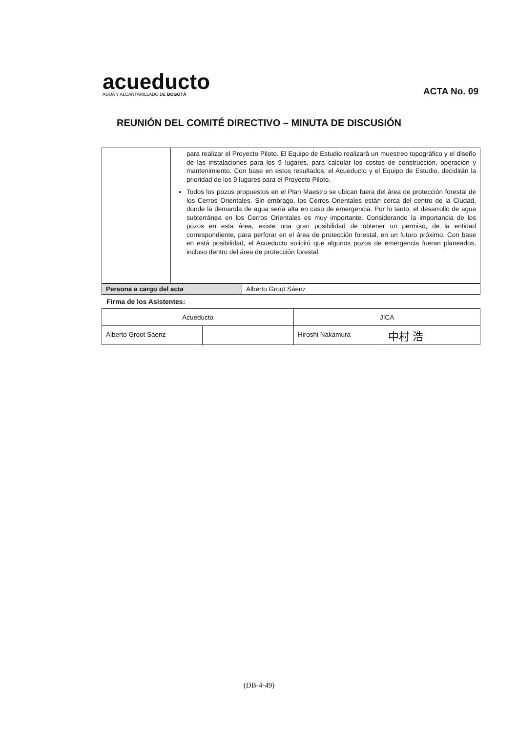acueducto
AGUA Y ALCANTARILLADO DE BOGOTÁ
ACTA No. 09
REUNIÓN DEL COMITÉ DIRECTIVO – MINUTA DE DISCUSIÓN
| | para realizar el Proyecto Piloto. El Equipo de Estudio realizará un muestreo topográfico y el diseño de las instalaciones para los 9 lugares, para calcular los costos de construcción, operación y mantenimiento. Con base en estos resultados, el Acueducto y el Equipo de Estudio, decidirán la prioridad de los 9 lugares para el Proyecto Piloto. Todos los pozos propuestos en el Plan Maestro se ubican fuera del área de protección forestal de los Cerros Orientales. Sin embrago, los Cerros Orientales están cerca del centro de la Ciudad, donde la demanda de agua sería alta en caso de emergencia. Por lo tanto, el desarrollo de agua subterránea en los Cerros Orientales es muy importante. Considerando la importancia de los pozos en esta área, existe una gran posibilidad de obtener un permiso, de la entidad correspondiente, para perforar en el área de protección forestal, en un futuro próximo. Con base en está posibilidad, el Acueducto solicitó que algunos pozos de emergencia fueran planeados, incluso dentro del área de protección forestal. |
| Persona a cargo del acta | Alberto Groot Sáenz |
Firma de los Asistentes:
| Acueducto | | JICA | |
| --- | --- | --- | --- |
| Alberto Groot Sáenz | | Hiroshi Nakamura | 中村 浩 |
(DB-4-49)